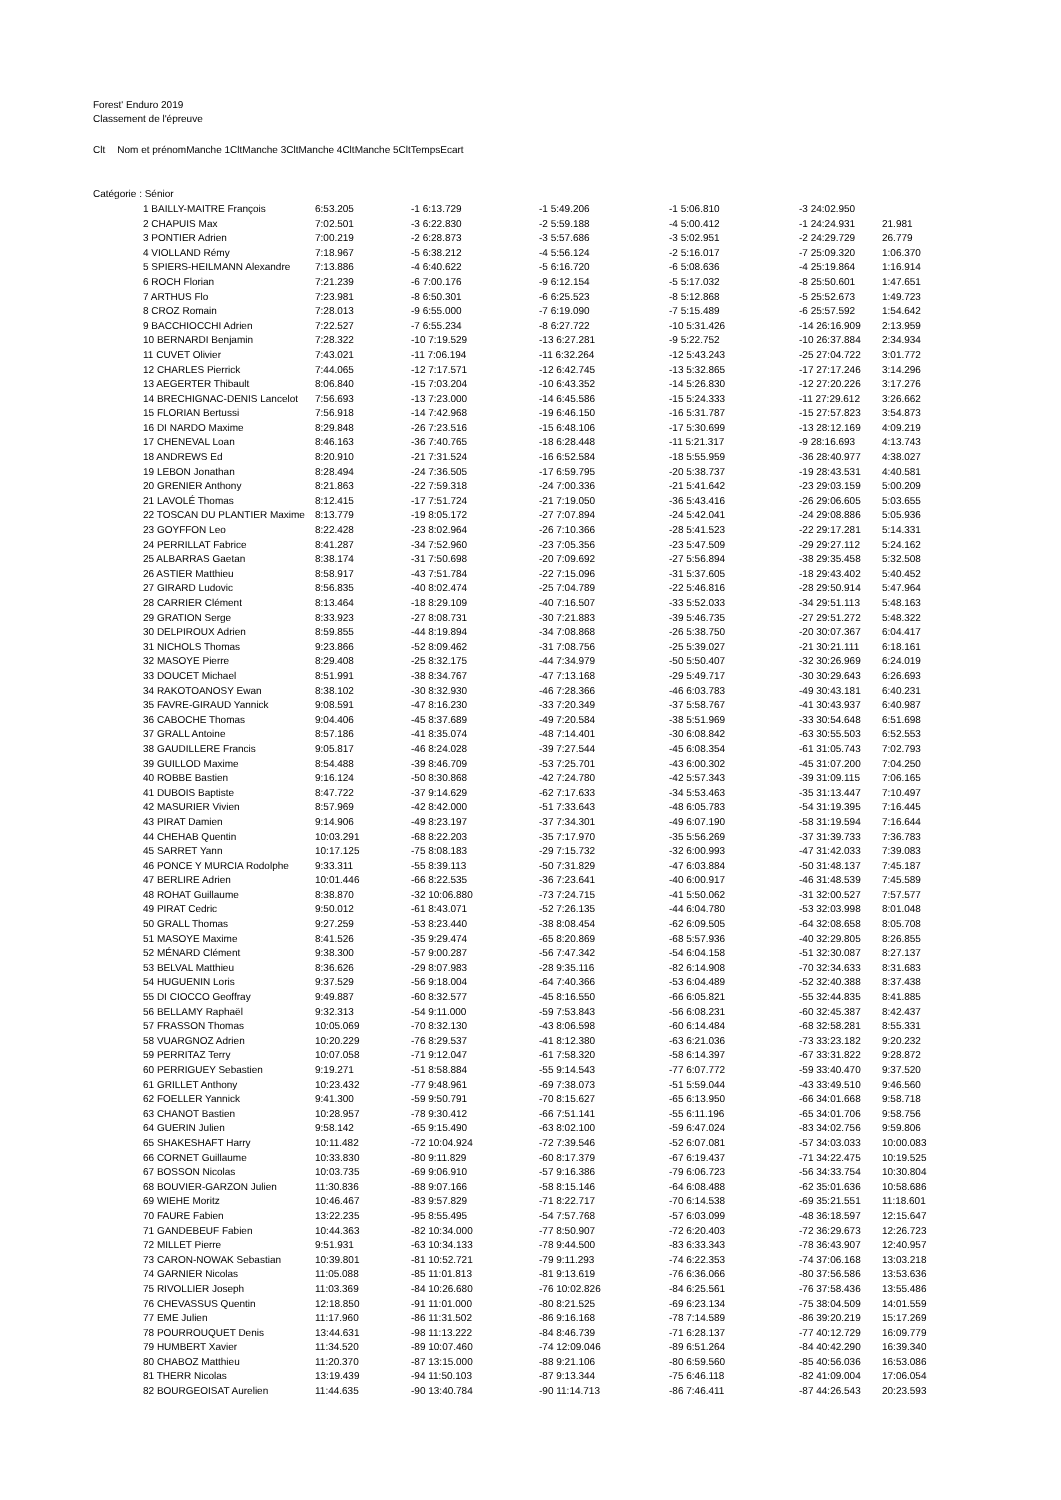Forest' Enduro 2019
Classement de l'épreuve
| Clt | Nom et prénom | Manche 1 | Clt | Manche 3 | Clt | Manche 4 | Clt | Manche 5 | Clt | Temps | Ecart |
| --- | --- | --- | --- | --- | --- | --- | --- | --- | --- | --- | --- |
| Catégorie : Sénior | | | | | | | | | | | |
| 1 BAILLY-MAITRE François | 6:53.205 | -1 6:13.729 | -1 5:49.206 | -1 5:06.810 | -3 24:02.950 | |
| 2 CHAPUIS Max | 7:02.501 | -3 6:22.830 | -2 5:59.188 | -4 5:00.412 | -1 24:24.931 | 21.981 |
| 3 PONTIER Adrien | 7:00.219 | -2 6:28.873 | -3 5:57.686 | -3 5:02.951 | -2 24:29.729 | 26.779 |
| 4 VIOLLAND Rémy | 7:18.967 | -5 6:38.212 | -4 5:56.124 | -2 5:16.017 | -7 25:09.320 | 1:06.370 |
| 5 SPIERS-HEILMANN Alexandre | 7:13.886 | -4 6:40.622 | -5 6:16.720 | -6 5:08.636 | -4 25:19.864 | 1:16.914 |
| 6 ROCH Florian | 7:21.239 | -6 7:00.176 | -9 6:12.154 | -5 5:17.032 | -8 25:50.601 | 1:47.651 |
| 7 ARTHUS Flo | 7:23.981 | -8 6:50.301 | -6 6:25.523 | -8 5:12.868 | -5 25:52.673 | 1:49.723 |
| 8 CROZ Romain | 7:28.013 | -9 6:55.000 | -7 6:19.090 | -7 5:15.489 | -6 25:57.592 | 1:54.642 |
| 9 BACCHIOCCHI Adrien | 7:22.527 | -7 6:55.234 | -8 6:27.722 | -10 5:31.426 | -14 26:16.909 | 2:13.959 |
| 10 BERNARDI Benjamin | 7:28.322 | -10 7:19.529 | -13 6:27.281 | -9 5:22.752 | -10 26:37.884 | 2:34.934 |
| 11 CUVET Olivier | 7:43.021 | -11 7:06.194 | -11 6:32.264 | -12 5:43.243 | -25 27:04.722 | 3:01.772 |
| 12 CHARLES Pierrick | 7:44.065 | -12 7:17.571 | -12 6:42.745 | -13 5:32.865 | -17 27:17.246 | 3:14.296 |
| 13 AEGERTER Thibault | 8:06.840 | -15 7:03.204 | -10 6:43.352 | -14 5:26.830 | -12 27:20.226 | 3:17.276 |
| 14 BRECHIGNAC-DENIS Lancelot | 7:56.693 | -13 7:23.000 | -14 6:45.586 | -15 5:24.333 | -11 27:29.612 | 3:26.662 |
| 15 FLORIAN Bertussi | 7:56.918 | -14 7:42.968 | -19 6:46.150 | -16 5:31.787 | -15 27:57.823 | 3:54.873 |
| 16 DI NARDO Maxime | 8:29.848 | -26 7:23.516 | -15 6:48.106 | -17 5:30.699 | -13 28:12.169 | 4:09.219 |
| 17 CHENEVAL Loan | 8:46.163 | -36 7:40.765 | -18 6:28.448 | -11 5:21.317 | -9 28:16.693 | 4:13.743 |
| 18 ANDREWS Ed | 8:20.910 | -21 7:31.524 | -16 6:52.584 | -18 5:55.959 | -36 28:40.977 | 4:38.027 |
| 19 LEBON Jonathan | 8:28.494 | -24 7:36.505 | -17 6:59.795 | -20 5:38.737 | -19 28:43.531 | 4:40.581 |
| 20 GRENIER Anthony | 8:21.863 | -22 7:59.318 | -24 7:00.336 | -21 5:41.642 | -23 29:03.159 | 5:00.209 |
| 21 LAVOLÉ Thomas | 8:12.415 | -17 7:51.724 | -21 7:19.050 | -36 5:43.416 | -26 29:06.605 | 5:03.655 |
| 22 TOSCAN DU PLANTIER Maxime | 8:13.779 | -19 8:05.172 | -27 7:07.894 | -24 5:42.041 | -24 29:08.886 | 5:05.936 |
| 23 GOYFFON Leo | 8:22.428 | -23 8:02.964 | -26 7:10.366 | -28 5:41.523 | -22 29:17.281 | 5:14.331 |
| 24 PERRILLAT Fabrice | 8:41.287 | -34 7:52.960 | -23 7:05.356 | -23 5:47.509 | -29 29:27.112 | 5:24.162 |
| 25 ALBARRAS Gaetan | 8:38.174 | -31 7:50.698 | -20 7:09.692 | -27 5:56.894 | -38 29:35.458 | 5:32.508 |
| 26 ASTIER Matthieu | 8:58.917 | -43 7:51.784 | -22 7:15.096 | -31 5:37.605 | -18 29:43.402 | 5:40.452 |
| 27 GIRARD Ludovic | 8:56.835 | -40 8:02.474 | -25 7:04.789 | -22 5:46.816 | -28 29:50.914 | 5:47.964 |
| 28 CARRIER Clément | 8:13.464 | -18 8:29.109 | -40 7:16.507 | -33 5:52.033 | -34 29:51.113 | 5:48.163 |
| 29 GRATION Serge | 8:33.923 | -27 8:08.731 | -30 7:21.883 | -39 5:46.735 | -27 29:51.272 | 5:48.322 |
| 30 DELPIROUX Adrien | 8:59.855 | -44 8:19.894 | -34 7:08.868 | -26 5:38.750 | -20 30:07.367 | 6:04.417 |
| 31 NICHOLS Thomas | 9:23.866 | -52 8:09.462 | -31 7:08.756 | -25 5:39.027 | -21 30:21.111 | 6:18.161 |
| 32 MASOYE Pierre | 8:29.408 | -25 8:32.175 | -44 7:34.979 | -50 5:50.407 | -32 30:26.969 | 6:24.019 |
| 33 DOUCET Michael | 8:51.991 | -38 8:34.767 | -47 7:13.168 | -29 5:49.717 | -30 30:29.643 | 6:26.693 |
| 34 RAKOTOANOSY Ewan | 8:38.102 | -30 8:32.930 | -46 7:28.366 | -46 6:03.783 | -49 30:43.181 | 6:40.231 |
| 35 FAVRE-GIRAUD Yannick | 9:08.591 | -47 8:16.230 | -33 7:20.349 | -37 5:58.767 | -41 30:43.937 | 6:40.987 |
| 36 CABOCHE Thomas | 9:04.406 | -45 8:37.689 | -49 7:20.584 | -38 5:51.969 | -33 30:54.648 | 6:51.698 |
| 37 GRALL Antoine | 8:57.186 | -41 8:35.074 | -48 7:14.401 | -30 6:08.842 | -63 30:55.503 | 6:52.553 |
| 38 GAUDILLERE Francis | 9:05.817 | -46 8:24.028 | -39 7:27.544 | -45 6:08.354 | -61 31:05.743 | 7:02.793 |
| 39 GUILLOD Maxime | 8:54.488 | -39 8:46.709 | -53 7:25.701 | -43 6:00.302 | -45 31:07.200 | 7:04.250 |
| 40 ROBBE Bastien | 9:16.124 | -50 8:30.868 | -42 7:24.780 | -42 5:57.343 | -39 31:09.115 | 7:06.165 |
| 41 DUBOIS Baptiste | 8:47.722 | -37 9:14.629 | -62 7:17.633 | -34 5:53.463 | -35 31:13.447 | 7:10.497 |
| 42 MASURIER Vivien | 8:57.969 | -42 8:42.000 | -51 7:33.643 | -48 6:05.783 | -54 31:19.395 | 7:16.445 |
| 43 PIRAT Damien | 9:14.906 | -49 8:23.197 | -37 7:34.301 | -49 6:07.190 | -58 31:19.594 | 7:16.644 |
| 44 CHEHAB Quentin | 10:03.291 | -68 8:22.203 | -35 7:17.970 | -35 5:56.269 | -37 31:39.733 | 7:36.783 |
| 45 SARRET Yann | 10:17.125 | -75 8:08.183 | -29 7:15.732 | -32 6:00.993 | -47 31:42.033 | 7:39.083 |
| 46 PONCE Y MURCIA Rodolphe | 9:33.311 | -55 8:39.113 | -50 7:31.829 | -47 6:03.884 | -50 31:48.137 | 7:45.187 |
| 47 BERLIRE Adrien | 10:01.446 | -66 8:22.535 | -36 7:23.641 | -40 6:00.917 | -46 31:48.539 | 7:45.589 |
| 48 ROHAT Guillaume | 8:38.870 | -32 10:06.880 | -73 7:24.715 | -41 5:50.062 | -31 32:00.527 | 7:57.577 |
| 49 PIRAT Cedric | 9:50.012 | -61 8:43.071 | -52 7:26.135 | -44 6:04.780 | -53 32:03.998 | 8:01.048 |
| 50 GRALL Thomas | 9:27.259 | -53 8:23.440 | -38 8:08.454 | -62 6:09.505 | -64 32:08.658 | 8:05.708 |
| 51 MASOYE Maxime | 8:41.526 | -35 9:29.474 | -65 8:20.869 | -68 5:57.936 | -40 32:29.805 | 8:26.855 |
| 52 MÉNARD Clément | 9:38.300 | -57 9:00.287 | -56 7:47.342 | -54 6:04.158 | -51 32:30.087 | 8:27.137 |
| 53 BELVAL Matthieu | 8:36.626 | -29 8:07.983 | -28 9:35.116 | -82 6:14.908 | -70 32:34.633 | 8:31.683 |
| 54 HUGUENIN Loris | 9:37.529 | -56 9:18.004 | -64 7:40.366 | -53 6:04.489 | -52 32:40.388 | 8:37.438 |
| 55 DI CIOCCO Geoffray | 9:49.887 | -60 8:32.577 | -45 8:16.550 | -66 6:05.821 | -55 32:44.835 | 8:41.885 |
| 56 BELLAMY Raphaël | 9:32.313 | -54 9:11.000 | -59 7:53.843 | -56 6:08.231 | -60 32:45.387 | 8:42.437 |
| 57 FRASSON Thomas | 10:05.069 | -70 8:32.130 | -43 8:06.598 | -60 6:14.484 | -68 32:58.281 | 8:55.331 |
| 58 VUARGNOZ Adrien | 10:20.229 | -76 8:29.537 | -41 8:12.380 | -63 6:21.036 | -73 33:23.182 | 9:20.232 |
| 59 PERRITAZ Terry | 10:07.058 | -71 9:12.047 | -61 7:58.320 | -58 6:14.397 | -67 33:31.822 | 9:28.872 |
| 60 PERRIGUEY Sebastien | 9:19.271 | -51 8:58.884 | -55 9:14.543 | -77 6:07.772 | -59 33:40.470 | 9:37.520 |
| 61 GRILLET Anthony | 10:23.432 | -77 9:48.961 | -69 7:38.073 | -51 5:59.044 | -43 33:49.510 | 9:46.560 |
| 62 FOELLER Yannick | 9:41.300 | -59 9:50.791 | -70 8:15.627 | -65 6:13.950 | -66 34:01.668 | 9:58.718 |
| 63 CHANOT Bastien | 10:28.957 | -78 9:30.412 | -66 7:51.141 | -55 6:11.196 | -65 34:01.706 | 9:58.756 |
| 64 GUERIN Julien | 9:58.142 | -65 9:15.490 | -63 8:02.100 | -59 6:47.024 | -83 34:02.756 | 9:59.806 |
| 65 SHAKESHAFT Harry | 10:11.482 | -72 10:04.924 | -72 7:39.546 | -52 6:07.081 | -57 34:03.033 | 10:00.083 |
| 66 CORNET Guillaume | 10:33.830 | -80 9:11.829 | -60 8:17.379 | -67 6:19.437 | -71 34:22.475 | 10:19.525 |
| 67 BOSSON Nicolas | 10:03.735 | -69 9:06.910 | -57 9:16.386 | -79 6:06.723 | -56 34:33.754 | 10:30.804 |
| 68 BOUVIER-GARZON Julien | 11:30.836 | -88 9:07.166 | -58 8:15.146 | -64 6:08.488 | -62 35:01.636 | 10:58.686 |
| 69 WIEHE Moritz | 10:46.467 | -83 9:57.829 | -71 8:22.717 | -70 6:14.538 | -69 35:21.551 | 11:18.601 |
| 70 FAURE Fabien | 13:22.235 | -95 8:55.495 | -54 7:57.768 | -57 6:03.099 | -48 36:18.597 | 12:15.647 |
| 71 GANDEBEUF Fabien | 10:44.363 | -82 10:34.000 | -77 8:50.907 | -72 6:20.403 | -72 36:29.673 | 12:26.723 |
| 72 MILLET Pierre | 9:51.931 | -63 10:34.133 | -78 9:44.500 | -83 6:33.343 | -78 36:43.907 | 12:40.957 |
| 73 CARON-NOWAK Sebastian | 10:39.801 | -81 10:52.721 | -79 9:11.293 | -74 6:22.353 | -74 37:06.168 | 13:03.218 |
| 74 GARNIER Nicolas | 11:05.088 | -85 11:01.813 | -81 9:13.619 | -76 6:36.066 | -80 37:56.586 | 13:53.636 |
| 75 RIVOLLIER Joseph | 11:03.369 | -84 10:26.680 | -76 10:02.826 | -84 6:25.561 | -76 37:58.436 | 13:55.486 |
| 76 CHEVASSUS Quentin | 12:18.850 | -91 11:01.000 | -80 8:21.525 | -69 6:23.134 | -75 38:04.509 | 14:01.559 |
| 77 EME Julien | 11:17.960 | -86 11:31.502 | -86 9:16.168 | -78 7:14.589 | -86 39:20.219 | 15:17.269 |
| 78 POURROUQUET Denis | 13:44.631 | -98 11:13.222 | -84 8:46.739 | -71 6:28.137 | -77 40:12.729 | 16:09.779 |
| 79 HUMBERT Xavier | 11:34.520 | -89 10:07.460 | -74 12:09.046 | -89 6:51.264 | -84 40:42.290 | 16:39.340 |
| 80 CHABOZ Matthieu | 11:20.370 | -87 13:15.000 | -88 9:21.106 | -80 6:59.560 | -85 40:56.036 | 16:53.086 |
| 81 THERR Nicolas | 13:19.439 | -94 11:50.103 | -87 9:13.344 | -75 6:46.118 | -82 41:09.004 | 17:06.054 |
| 82 BOURGEOISAT Aurelien | 11:44.635 | -90 13:40.784 | -90 11:14.713 | -86 7:46.411 | -87 44:26.543 | 20:23.593 |